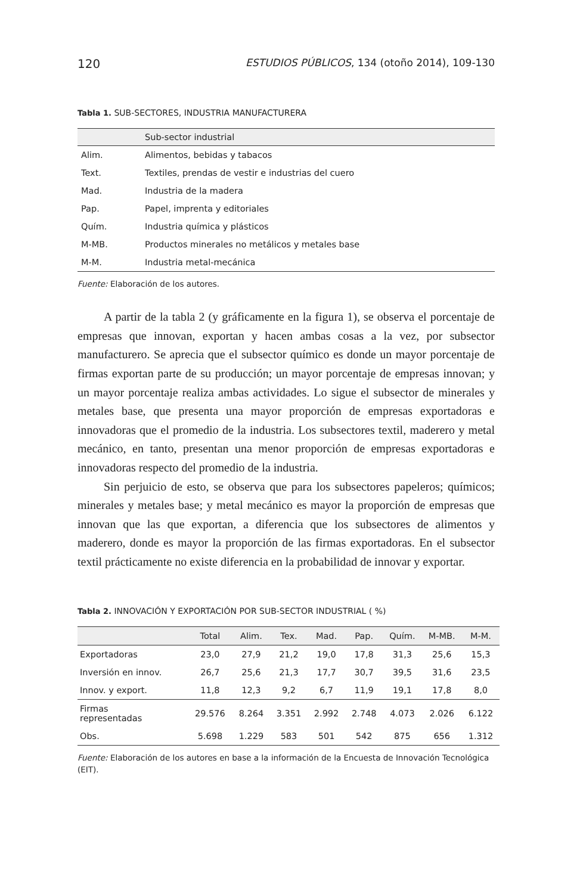120 ESTUDIOS PÚBLICOS, 134 (otoño 2014), 109-130
Tabla 1. SUB-SECTORES, INDUSTRIA MANUFACTURERA
| | Sub-sector industrial |
| --- | --- |
| Alim. | Alimentos, bebidas y tabacos |
| Text. | Textiles, prendas de vestir e industrias del cuero |
| Mad. | Industria de la madera |
| Pap. | Papel, imprenta y editoriales |
| Quím. | Industria química y plásticos |
| M-MB. | Productos minerales no metálicos y metales base |
| M-M. | Industria metal-mecánica |
Fuente: Elaboración de los autores.
A partir de la tabla 2 (y gráficamente en la figura 1), se observa el porcentaje de empresas que innovan, exportan y hacen ambas cosas a la vez, por subsector manufacturero. Se aprecia que el subsector químico es donde un mayor porcentaje de firmas exportan parte de su producción; un mayor porcentaje de empresas innovan; y un mayor porcentaje realiza ambas actividades. Lo sigue el subsector de minerales y metales base, que presenta una mayor proporción de empresas exportadoras e innovadoras que el promedio de la industria. Los subsectores textil, maderero y metal mecánico, en tanto, presentan una menor proporción de empresas exportadoras e innovadoras respecto del promedio de la industria.
Sin perjuicio de esto, se observa que para los subsectores papeleros; químicos; minerales y metales base; y metal mecánico es mayor la proporción de empresas que innovan que las que exportan, a diferencia que los subsectores de alimentos y maderero, donde es mayor la proporción de las firmas exportadoras. En el subsector textil prácticamente no existe diferencia en la probabilidad de innovar y exportar.
Tabla 2. INNOVACIÓN Y EXPORTACIÓN POR SUB-SECTOR INDUSTRIAL ( %)
| | Total | Alim. | Tex. | Mad. | Pap. | Quím. | M-MB. | M-M. |
| --- | --- | --- | --- | --- | --- | --- | --- | --- |
| Exportadoras | 23,0 | 27,9 | 21,2 | 19,0 | 17,8 | 31,3 | 25,6 | 15,3 |
| Inversión en innov. | 26,7 | 25,6 | 21,3 | 17,7 | 30,7 | 39,5 | 31,6 | 23,5 |
| Innov. y export. | 11,8 | 12,3 | 9,2 | 6,7 | 11,9 | 19,1 | 17,8 | 8,0 |
| Firmas representadas | 29.576 | 8.264 | 3.351 | 2.992 | 2.748 | 4.073 | 2.026 | 6.122 |
| Obs. | 5.698 | 1.229 | 583 | 501 | 542 | 875 | 656 | 1.312 |
Fuente: Elaboración de los autores en base a la información de la Encuesta de Innovación Tecnológica (EIT).